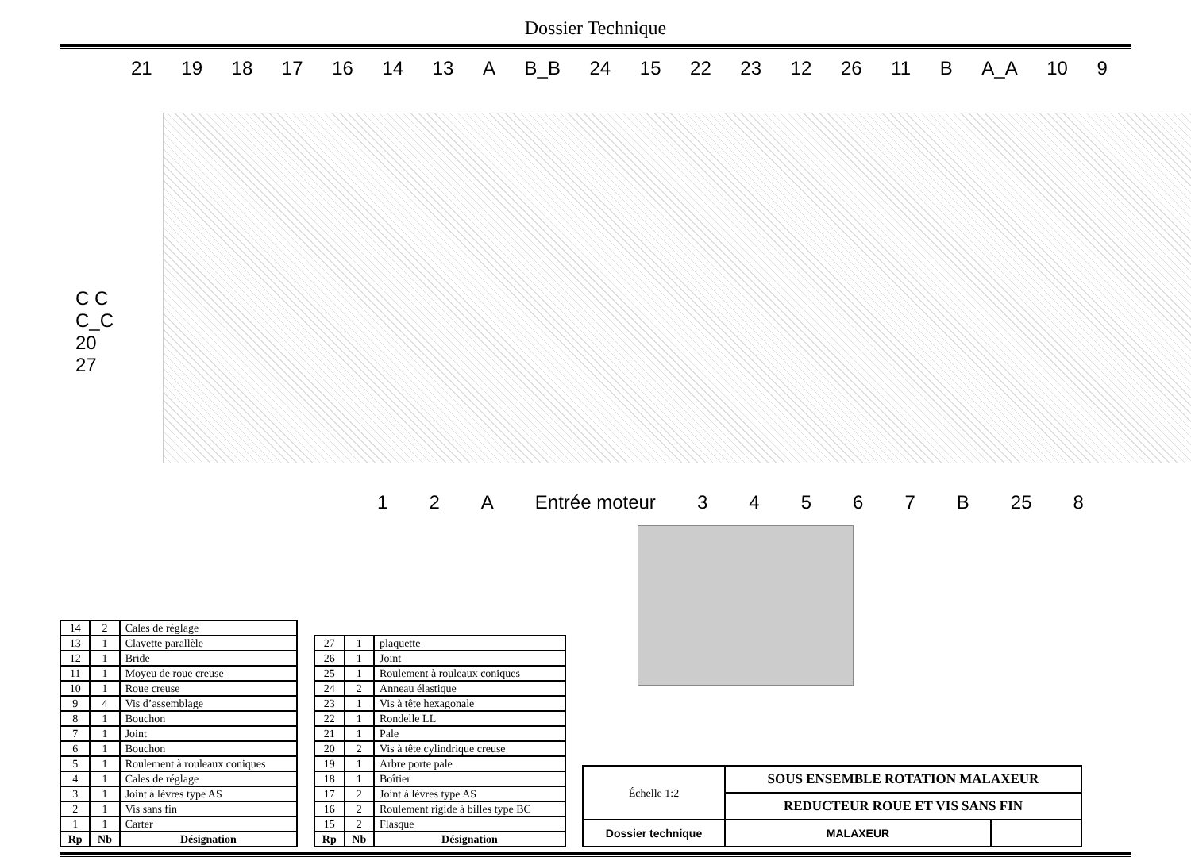Dossier Technique
21 19 18 17 16 14 13 A B_B 24 15 22 23 12 26 11 B A_A 10 9
C C
C_C
20
27
1 2 A Entrée moteur 34567 B 25 8
| 14 | 2 | Cales de réglage |
| 13 | 1 | Clavette parallèle |
| 12 | 1 | Bride |
| 11 | 1 | Moyeu de roue creuse |
| 10 | 1 | Roue creuse |
| 9 | 4 | Vis d’assemblage |
| 8 | 1 | Bouchon |
| 7 | 1 | Joint |
| 6 | 1 | Bouchon |
| 5 | 1 | Roulement à rouleaux coniques |
| 4 | 1 | Cales de réglage |
| 3 | 1 | Joint à lèvres type AS |
| 2 | 1 | Vis sans fin |
| 1 | 1 | Carter |
| Rp | Nb | Désignation |
| 27 | 1 | plaquette |
| 26 | 1 | Joint |
| 25 | 1 | Roulement à rouleaux coniques |
| 24 | 2 | Anneau élastique |
| 23 | 1 | Vis à tête hexagonale |
| 22 | 1 | Rondelle LL |
| 21 | 1 | Pale |
| 20 | 2 | Vis à tête cylindrique creuse |
| 19 | 1 | Arbre porte pale |
| 18 | 1 | Boîtier |
| 17 | 2 | Joint à lèvres type AS |
| 16 | 2 | Roulement rigide à billes type BC |
| 15 | 2 | Flasque |
| Rp | Nb | Désignation |
| Échelle 1:2 | SOUS ENSEMBLE ROTATION MALAXEUR | |
| | REDUCTEUR ROUE ET VIS SANS FIN | |
| Dossier technique | MALAXEUR | |